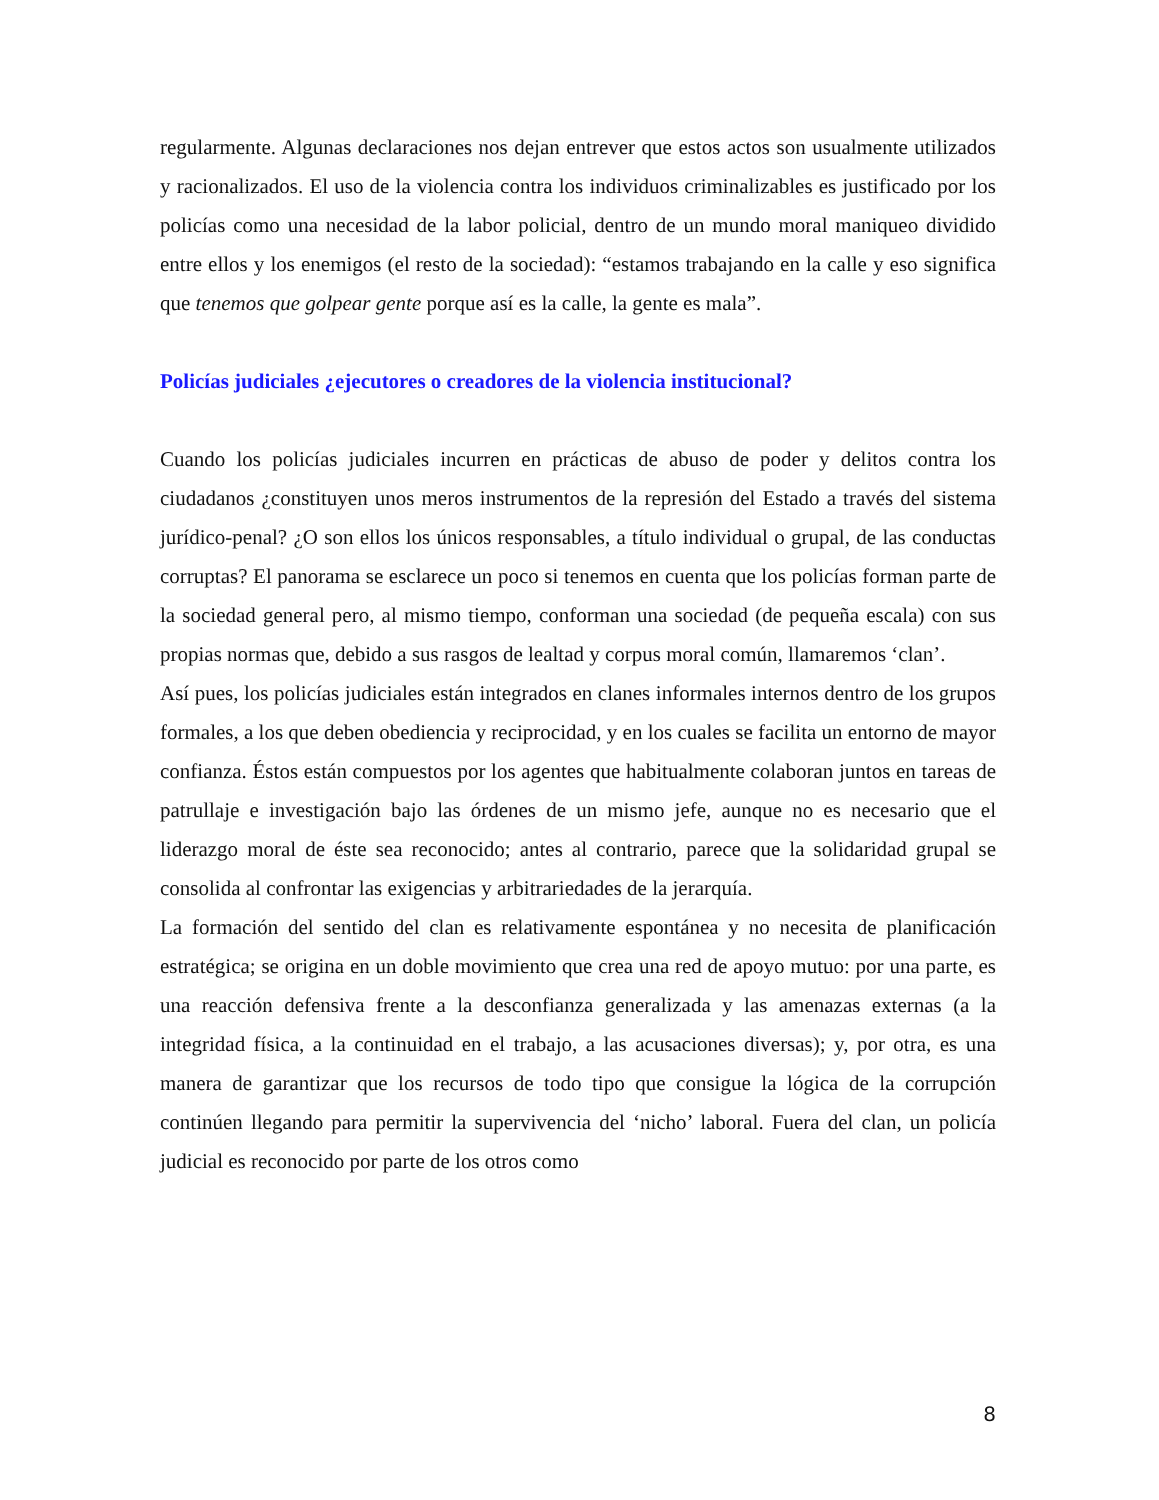regularmente. Algunas declaraciones nos dejan entrever que estos actos son usualmente utilizados y racionalizados. El uso de la violencia contra los individuos criminalizables es justificado por los policías como una necesidad de la labor policial, dentro de un mundo moral maniqueo dividido entre ellos y los enemigos (el resto de la sociedad): “estamos trabajando en la calle y eso significa que tenemos que golpear gente porque así es la calle, la gente es mala”.
Policías judiciales ¿ejecutores o creadores de la violencia institucional?
Cuando los policías judiciales incurren en prácticas de abuso de poder y delitos contra los ciudadanos ¿constituyen unos meros instrumentos de la represión del Estado a través del sistema jurídico-penal? ¿O son ellos los únicos responsables, a título individual o grupal, de las conductas corruptas? El panorama se esclarece un poco si tenemos en cuenta que los policías forman parte de la sociedad general pero, al mismo tiempo, conforman una sociedad (de pequeña escala) con sus propias normas que, debido a sus rasgos de lealtad y corpus moral común, llamaremos ‘clan’.
Así pues, los policías judiciales están integrados en clanes informales internos dentro de los grupos formales, a los que deben obediencia y reciprocidad, y en los cuales se facilita un entorno de mayor confianza. Éstos están compuestos por los agentes que habitualmente colaboran juntos en tareas de patrullaje e investigación bajo las órdenes de un mismo jefe, aunque no es necesario que el liderazgo moral de éste sea reconocido; antes al contrario, parece que la solidaridad grupal se consolida al confrontar las exigencias y arbitrariedades de la jerarquía.
La formación del sentido del clan es relativamente espontánea y no necesita de planificación estratégica; se origina en un doble movimiento que crea una red de apoyo mutuo: por una parte, es una reacción defensiva frente a la desconfianza generalizada y las amenazas externas (a la integridad física, a la continuidad en el trabajo, a las acusaciones diversas); y, por otra, es una manera de garantizar que los recursos de todo tipo que consigue la lógica de la corrupción continúen llegando para permitir la supervivencia del ‘nicho’ laboral. Fuera del clan, un policía judicial es reconocido por parte de los otros como
8